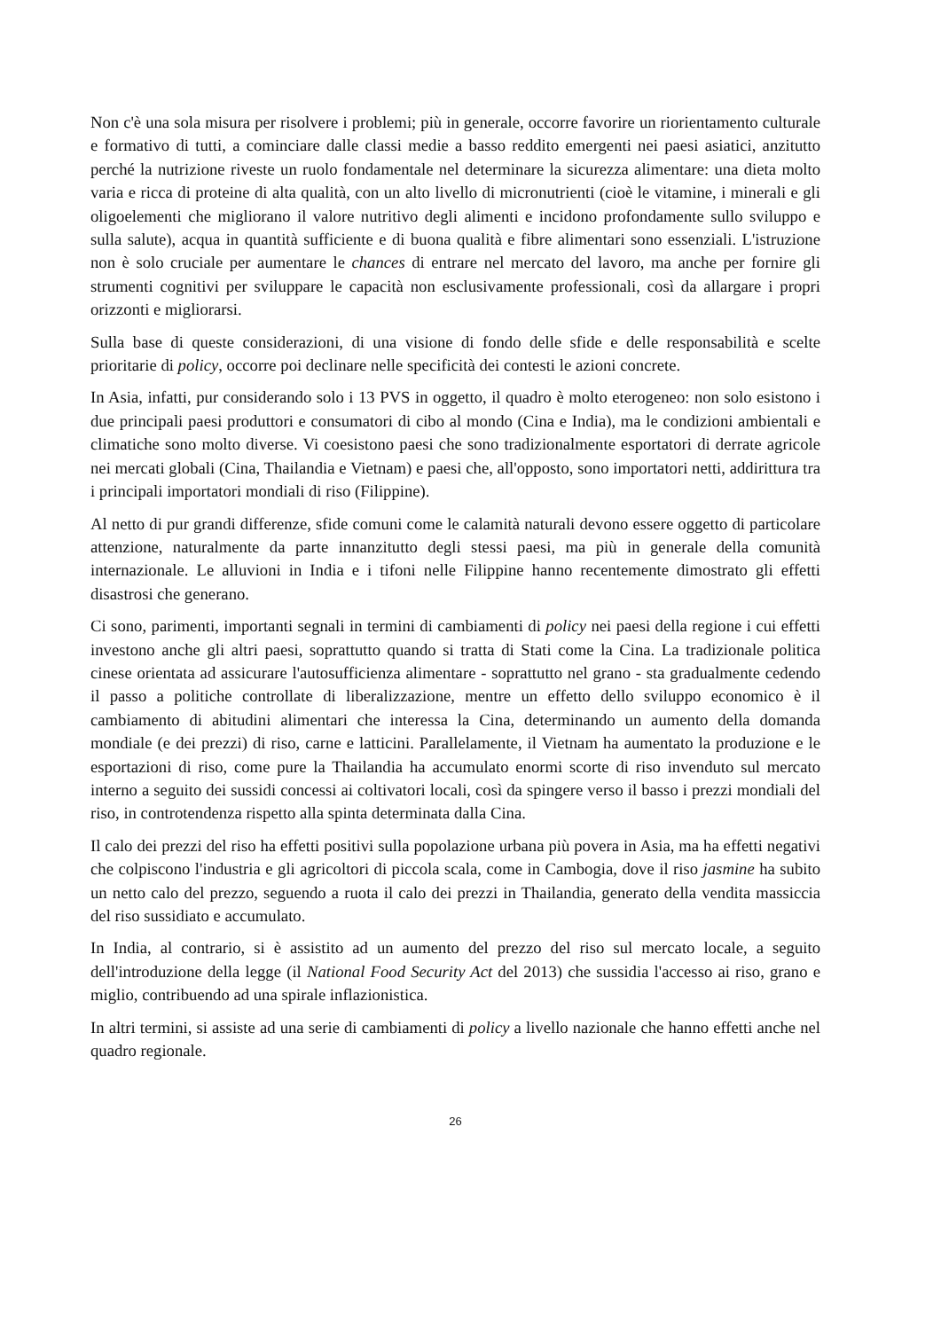Non c'è una sola misura per risolvere i problemi; più in generale, occorre favorire un riorientamento culturale e formativo di tutti, a cominciare dalle classi medie a basso reddito emergenti nei paesi asiatici, anzitutto perché la nutrizione riveste un ruolo fondamentale nel determinare la sicurezza alimentare: una dieta molto varia e ricca di proteine di alta qualità, con un alto livello di micronutrienti (cioè le vitamine, i minerali e gli oligoelementi che migliorano il valore nutritivo degli alimenti e incidono profondamente sullo sviluppo e sulla salute), acqua in quantità sufficiente e di buona qualità e fibre alimentari sono essenziali. L'istruzione non è solo cruciale per aumentare le chances di entrare nel mercato del lavoro, ma anche per fornire gli strumenti cognitivi per sviluppare le capacità non esclusivamente professionali, così da allargare i propri orizzonti e migliorarsi.
Sulla base di queste considerazioni, di una visione di fondo delle sfide e delle responsabilità e scelte prioritarie di policy, occorre poi declinare nelle specificità dei contesti le azioni concrete.
In Asia, infatti, pur considerando solo i 13 PVS in oggetto, il quadro è molto eterogeneo: non solo esistono i due principali paesi produttori e consumatori di cibo al mondo (Cina e India), ma le condizioni ambientali e climatiche sono molto diverse. Vi coesistono paesi che sono tradizionalmente esportatori di derrate agricole nei mercati globali (Cina, Thailandia e Vietnam) e paesi che, all'opposto, sono importatori netti, addirittura tra i principali importatori mondiali di riso (Filippine).
Al netto di pur grandi differenze, sfide comuni come le calamità naturali devono essere oggetto di particolare attenzione, naturalmente da parte innanzitutto degli stessi paesi, ma più in generale della comunità internazionale. Le alluvioni in India e i tifoni nelle Filippine hanno recentemente dimostrato gli effetti disastrosi che generano.
Ci sono, parimenti, importanti segnali in termini di cambiamenti di policy nei paesi della regione i cui effetti investono anche gli altri paesi, soprattutto quando si tratta di Stati come la Cina. La tradizionale politica cinese orientata ad assicurare l'autosufficienza alimentare - soprattutto nel grano - sta gradualmente cedendo il passo a politiche controllate di liberalizzazione, mentre un effetto dello sviluppo economico è il cambiamento di abitudini alimentari che interessa la Cina, determinando un aumento della domanda mondiale (e dei prezzi) di riso, carne e latticini. Parallelamente, il Vietnam ha aumentato la produzione e le esportazioni di riso, come pure la Thailandia ha accumulato enormi scorte di riso invenduto sul mercato interno a seguito dei sussidi concessi ai coltivatori locali, così da spingere verso il basso i prezzi mondiali del riso, in controtendenza rispetto alla spinta determinata dalla Cina.
Il calo dei prezzi del riso ha effetti positivi sulla popolazione urbana più povera in Asia, ma ha effetti negativi che colpiscono l'industria e gli agricoltori di piccola scala, come in Cambogia, dove il riso jasmine ha subito un netto calo del prezzo, seguendo a ruota il calo dei prezzi in Thailandia, generato della vendita massiccia del riso sussidiato e accumulato.
In India, al contrario, si è assistito ad un aumento del prezzo del riso sul mercato locale, a seguito dell'introduzione della legge (il National Food Security Act del 2013) che sussidia l'accesso ai riso, grano e miglio, contribuendo ad una spirale inflazionistica.
In altri termini, si assiste ad una serie di cambiamenti di policy a livello nazionale che hanno effetti anche nel quadro regionale.
26